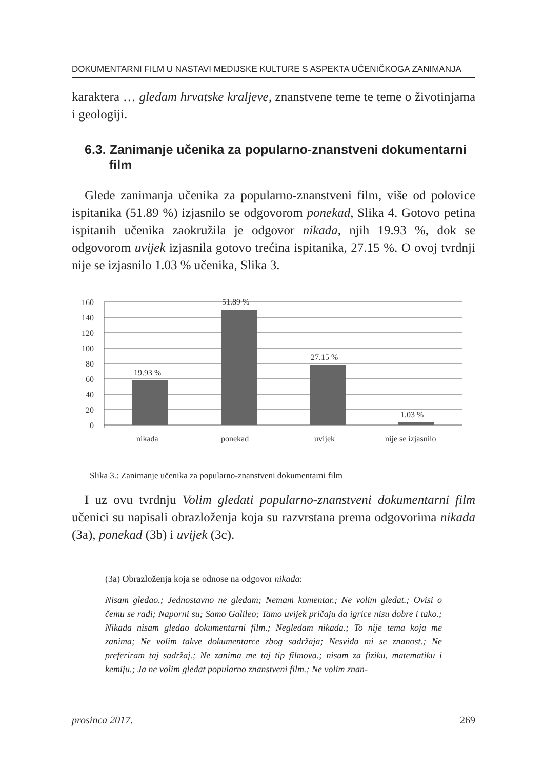DOKUMENTARNI FILM U NASTAVI MEDIJSKE KULTURE S ASPEKTA UČENIČKOGA ZANIMANJA
karaktera … gledam hrvatske kraljeve, znanstvene teme te teme o životinjama i geologiji.
6.3. Zanimanje učenika za popularno-znanstveni dokumentarni film
Glede zanimanja učenika za popularno-znanstveni film, više od polovice ispitanika (51.89 %) izjasnilo se odgovorom ponekad, Slika 4. Gotovo petina ispitanih učenika zaokružila je odgovor nikada, njih 19.93 %, dok se odgovorom uvijek izjasnila gotovo trećina ispitanika, 27.15 %. O ovoj tvrdnji nije se izjasnilo 1.03 % učenika, Slika 3.
160
140
120
100
80
60
40
20
0
19.93 %
51.89 %
27.15 %
1.03 %
nikada
ponekad
uvijek
nije se izjasnilo
Slika 3.: Zanimanje učenika za popularno-znanstveni dokumentarni film
I uz ovu tvrdnju Volim gledati popularno-znanstveni dokumentarni film učenici su napisali obrazloženja koja su razvrstana prema odgovorima nikada (3a), ponekad (3b) i uvijek (3c).
(3a) Obrazloženja koja se odnose na odgovor nikada:
Nisam gledao.; Jednostavno ne gledam; Nemam komentar.; Ne volim gledat.; Ovisi o čemu se radi; Naporni su; Samo Galileo; Tamo uvijek pričaju da igrice nisu dobre i tako.; Nikada nisam gledao dokumentarni film.; Negledam nikada.; To nije tema koja me zanima; Ne volim takve dokumentarce zbog sadržaja; Nesviđa mi se znanost.; Ne preferiram taj sadržaj.; Ne zanima me taj tip filmova.; nisam za fiziku, matematiku i kemiju.; Ja ne volim gledat popularno znanstveni film.; Ne volim znan-
prosinca 2017. 269